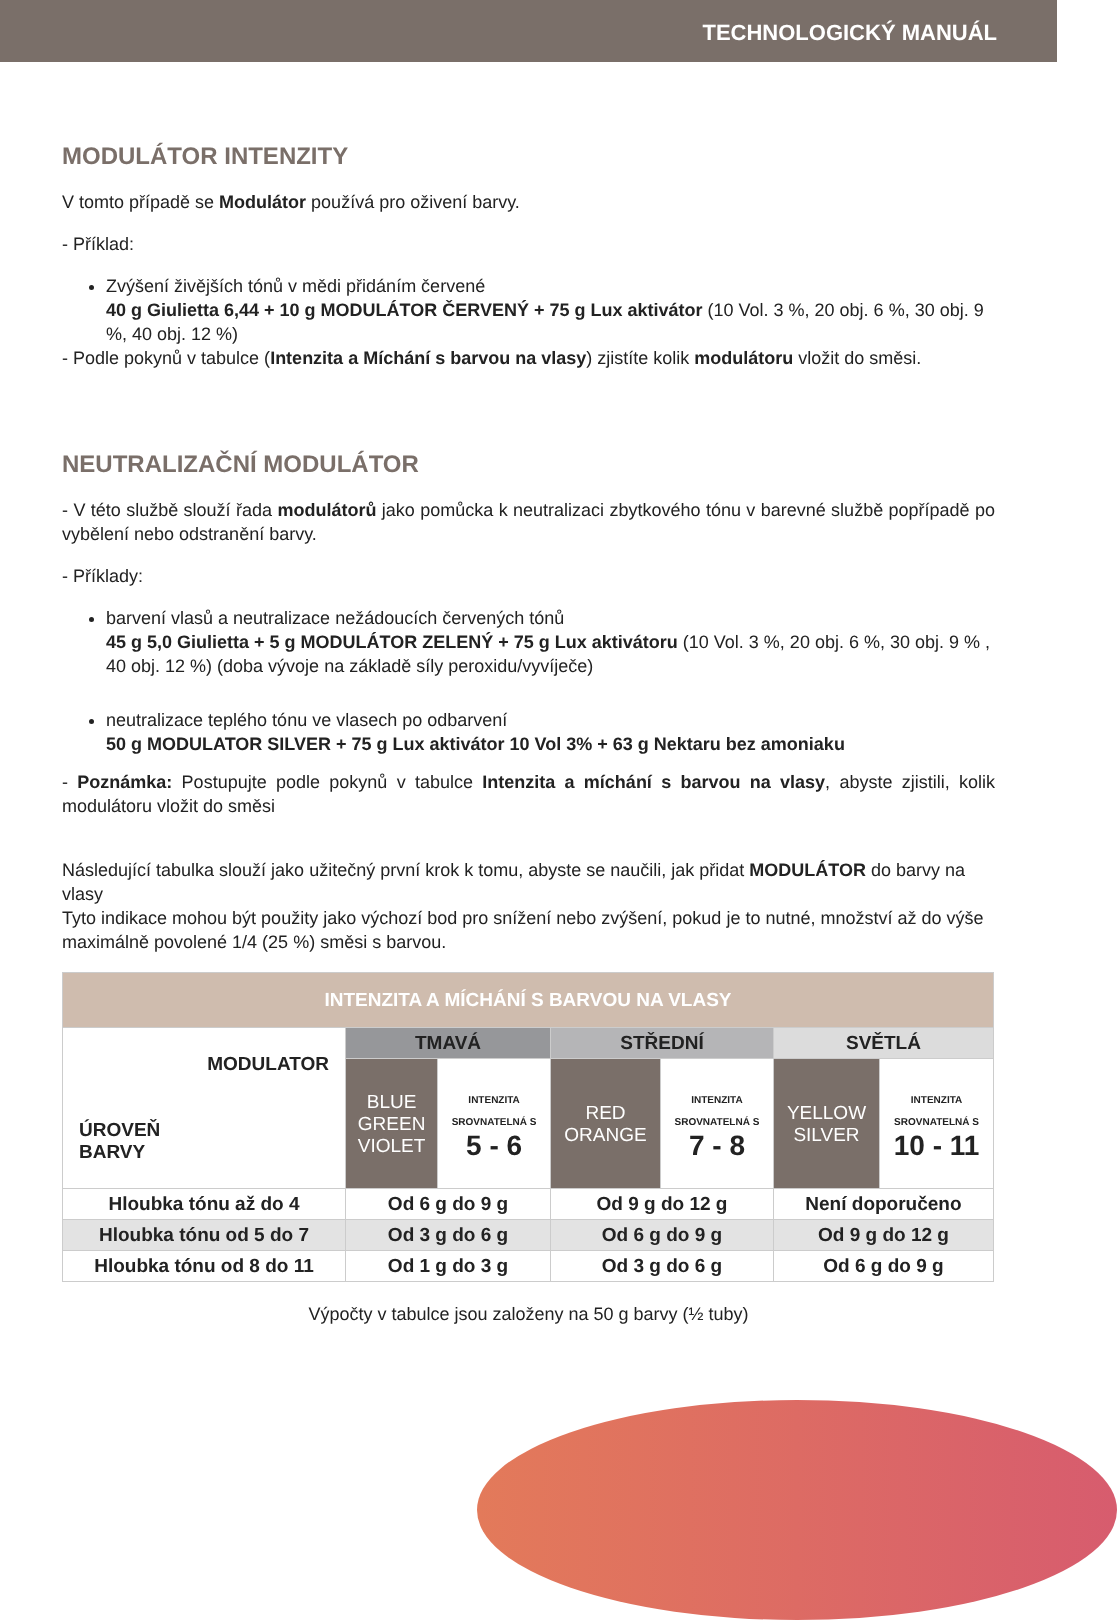TECHNOLOGICKÝ MANUÁL
MODULÁTOR INTENZITY
V tomto případě se Modulátor používá pro oživení barvy.
- Příklad:
Zvýšení živějších tónů v mědi přidáním červené
40 g Giulietta 6,44 + 10 g MODULÁTOR ČERVENÝ + 75 g Lux aktivátor (10 Vol. 3 %, 20 obj. 6 %, 30 obj. 9 %, 40 obj. 12 %)
- Podle pokynů v tabulce (Intenzita a Míchání s barvou na vlasy) zjistíte kolik modulátoru vložit do směsi.
NEUTRALIZAČNÍ MODULÁTOR
- V této službě slouží řada modulátorů jako pomůcka k neutralizaci zbytkového tónu v barevné službě popřípadě po vybělení nebo odstranění barvy.
- Příklady:
barvení vlasů a neutralizace nežádoucích červených tónů
45 g 5,0 Giulietta + 5 g MODULÁTOR ZELENÝ + 75 g Lux aktivátoru (10 Vol. 3 %, 20 obj. 6 %, 30 obj. 9 % , 40 obj. 12 %) (doba vývoje na základě síly peroxidu/vyvíječe)
neutralizace teplého tónu ve vlasech po odbarvení
50 g MODULATOR SILVER + 75 g Lux aktivátor 10 Vol 3% + 63 g Nektaru bez amoniaku
- Poznámka: Postupujte podle pokynů v tabulce Intenzita a míchání s barvou na vlasy, abyste zjistili, kolik modulátoru vložit do směsi
Následující tabulka slouží jako užitečný první krok k tomu, abyste se naučili, jak přidat MODULÁTOR do barvy na vlasy
Tyto indikace mohou být použity jako výchozí bod pro snížení nebo zvýšení, pokud je to nutné, množství až do výše maximálně povolené 1/4 (25 %) směsi s barvou.
| INTENZITA A MÍCHÁNÍ S BARVOU NA VLASY | | | | | | |
| --- | --- | --- | --- | --- | --- | --- |
| MODULATOR ÚROVEŇ BARVY | TMAVÁ | | STŘEDNÍ | | SVĚTLÁ | |
| | BLUE GREEN VIOLET | INTENZITA SROVNATELNÁ S 5 - 6 | RED ORANGE | INTENZITA SROVNATELNÁ S 7 - 8 | YELLOW SILVER | INTENZITA SROVNATELNÁ S 10 - 11 |
| Hloubka tónu až do 4 | Od 6 g do 9 g | | Od 9 g do 12 g | | Není doporučeno | |
| Hloubka tónu od 5 do 7 | Od 3 g do 6 g | | Od 6 g do 9 g | | Od 9 g do 12 g | |
| Hloubka tónu od 8 do 11 | Od 1 g do 3 g | | Od 3 g do 6 g | | Od 6 g do 9 g | |
Výpočty v tabulce jsou založeny na 50 g barvy (½ tuby)